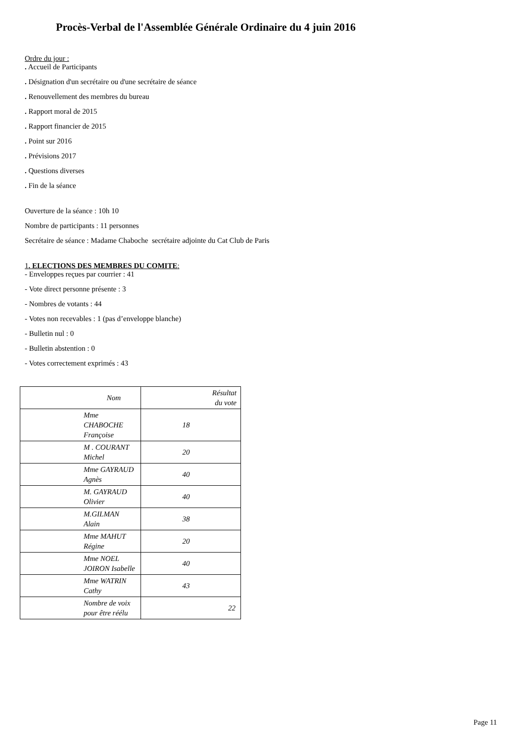Procès-Verbal de l'Assemblée Générale Ordinaire du 4 juin 2016
Ordre du jour :
. Accueil de Participants
. Désignation d'un secrétaire ou d'une secrétaire de séance
. Renouvellement des membres du bureau
. Rapport moral de 2015
. Rapport financier de 2015
. Point sur 2016
. Prévisions 2017
. Questions diverses
. Fin de la séance
Ouverture de la séance : 10h 10
Nombre de participants : 11 personnes
Secrétaire de séance : Madame Chaboche secrétaire adjointe du Cat Club de Paris
1. ELECTIONS DES MEMBRES DU COMITE:
- Enveloppes reçues par courrier : 41
- Vote direct personne présente : 3
- Nombres de votants : 44
- Votes non recevables : 1 (pas d’enveloppe blanche)
- Bulletin nul : 0
- Bulletin abstention : 0
- Votes correctement exprimés : 43
| Nom | Résultat du vote |
| --- | --- |
| Mme CHABOCHE Françoise | 18 |
| M . COURANT Michel | 20 |
| Mme GAYRAUD Agnès | 40 |
| M. GAYRAUD Olivier | 40 |
| M.GILMAN Alain | 38 |
| Mme MAHUT Régine | 20 |
| Mme NOEL JOIRON Isabelle | 40 |
| Mme WATRIN Cathy | 43 |
| Nombre de voix pour être réélu | 22 |
Page 11